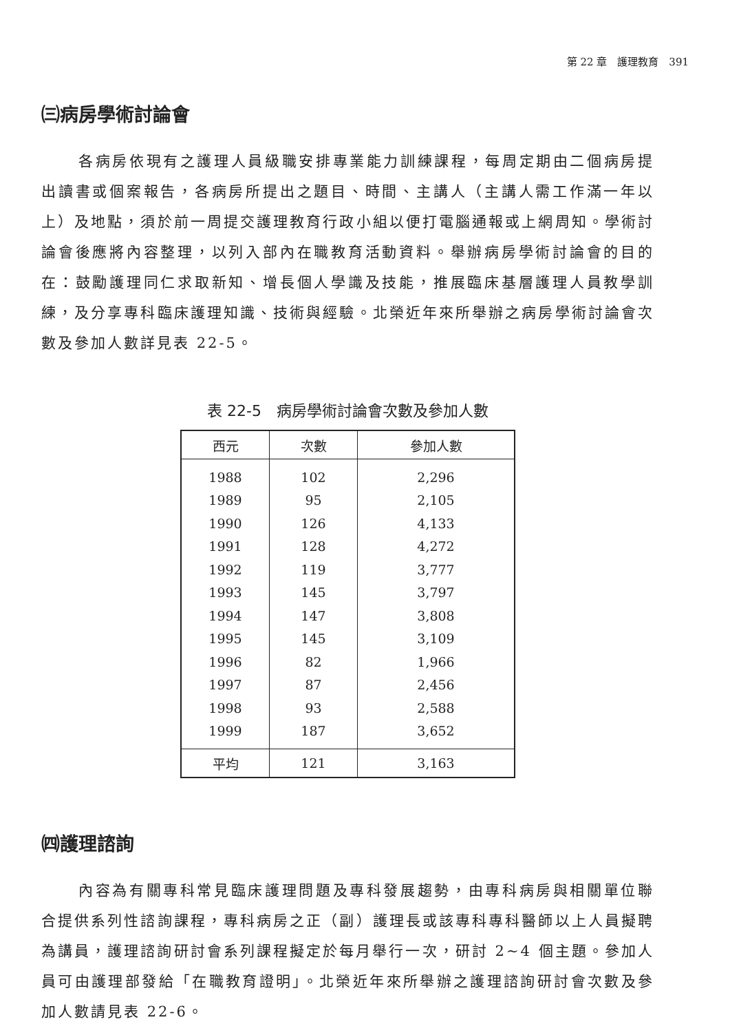第 22 章　護理教育　391
㈢病房學術討論會
各病房依現有之護理人員級職安排專業能力訓練課程，每周定期由二個病房提出讀書或個案報告，各病房所提出之題目、時間、主講人（主講人需工作滿一年以上）及地點，須於前一周提交護理教育行政小組以便打電腦通報或上網周知。學術討論會後應將內容整理，以列入部內在職教育活動資料。舉辦病房學術討論會的目的在：鼓勵護理同仁求取新知、增長個人學識及技能，推展臨床基層護理人員教學訓練，及分享專科臨床護理知識、技術與經驗。北榮近年來所舉辦之病房學術討論會次數及參加人數詳見表 22-5。
表 22-5　病房學術討論會次數及參加人數
| 西元 | 次數 | 參加人數 |
| --- | --- | --- |
| 1988 | 102 | 2,296 |
| 1989 | 95 | 2,105 |
| 1990 | 126 | 4,133 |
| 1991 | 128 | 4,272 |
| 1992 | 119 | 3,777 |
| 1993 | 145 | 3,797 |
| 1994 | 147 | 3,808 |
| 1995 | 145 | 3,109 |
| 1996 | 82 | 1,966 |
| 1997 | 87 | 2,456 |
| 1998 | 93 | 2,588 |
| 1999 | 187 | 3,652 |
| 平均 | 121 | 3,163 |
㈣護理諮詢
內容為有關專科常見臨床護理問題及專科發展趨勢，由專科病房與相關單位聯合提供系列性諮詢課程，專科病房之正（副）護理長或該專科專科醫師以上人員擬聘為講員，護理諮詢研討會系列課程擬定於每月舉行一次，研討 2~4 個主題。參加人員可由護理部發給「在職教育證明」。北榮近年來所舉辦之護理諮詢研討會次數及參加人數請見表 22-6。